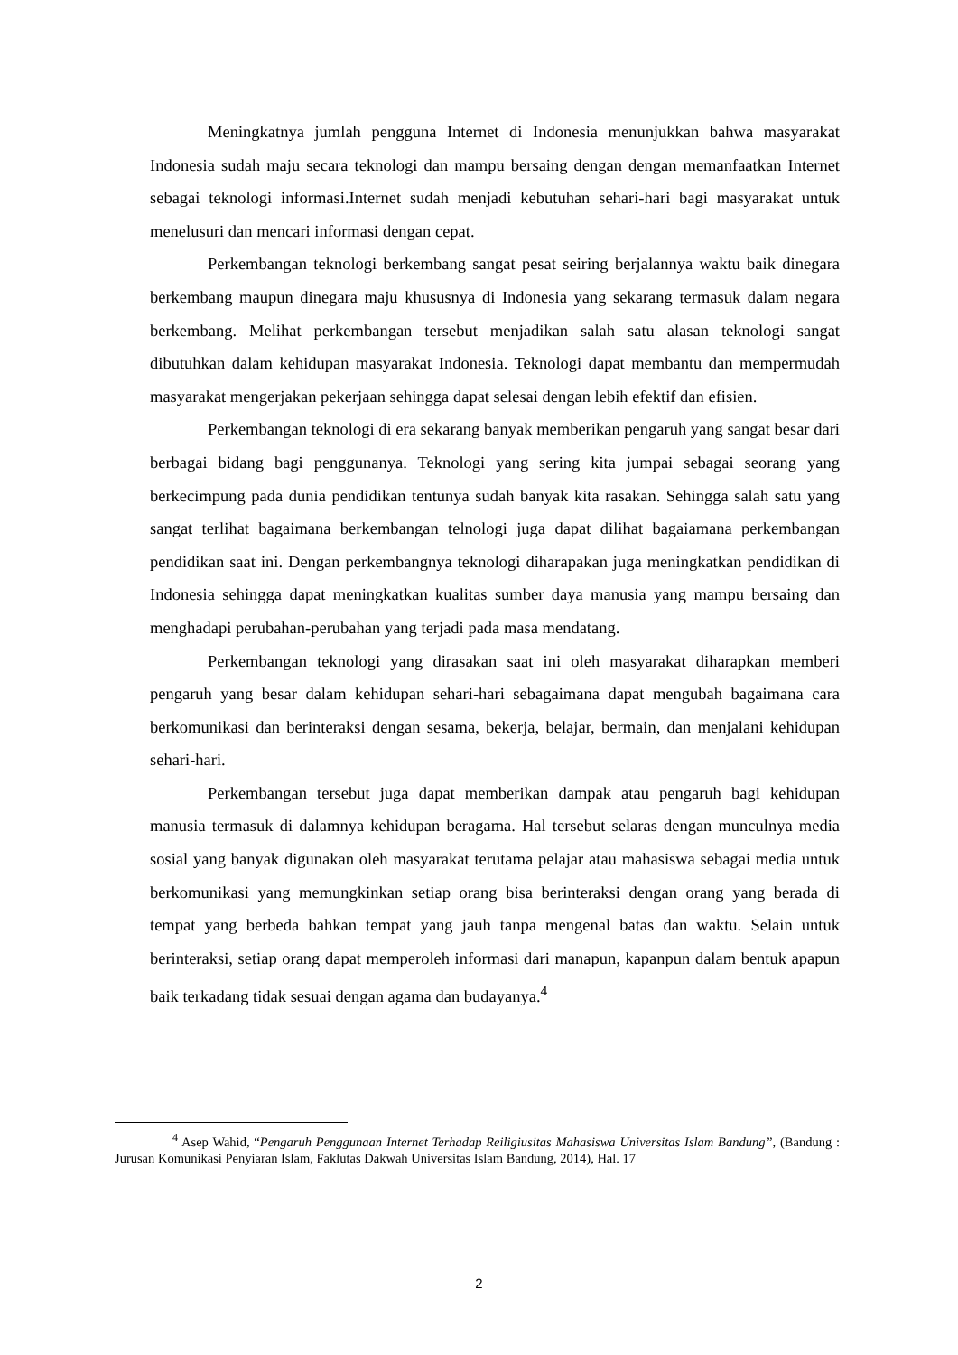Meningkatnya jumlah pengguna Internet di Indonesia menunjukkan bahwa masyarakat Indonesia sudah maju secara teknologi dan mampu bersaing dengan dengan memanfaatkan Internet sebagai teknologi informasi.Internet sudah menjadi kebutuhan sehari-hari bagi masyarakat untuk menelusuri dan mencari informasi dengan cepat.
Perkembangan teknologi berkembang sangat pesat seiring berjalannya waktu baik dinegara berkembang maupun dinegara maju khususnya di Indonesia yang sekarang termasuk dalam negara berkembang. Melihat perkembangan tersebut menjadikan salah satu alasan teknologi sangat dibutuhkan dalam kehidupan masyarakat Indonesia. Teknologi dapat membantu dan mempermudah masyarakat mengerjakan pekerjaan sehingga dapat selesai dengan lebih efektif dan efisien.
Perkembangan teknologi di era sekarang banyak memberikan pengaruh yang sangat besar dari berbagai bidang bagi penggunanya. Teknologi yang sering kita jumpai sebagai seorang yang berkecimpung pada dunia pendidikan tentunya sudah banyak kita rasakan. Sehingga salah satu yang sangat terlihat bagaimana berkembangan telnologi juga dapat dilihat bagaiamana perkembangan pendidikan saat ini. Dengan perkembangnya teknologi diharapakan juga meningkatkan pendidikan di Indonesia sehingga dapat meningkatkan kualitas sumber daya manusia yang mampu bersaing dan menghadapi perubahan-perubahan yang terjadi pada masa mendatang.
Perkembangan teknologi yang dirasakan saat ini oleh masyarakat diharapkan memberi pengaruh yang besar dalam kehidupan sehari-hari sebagaimana dapat mengubah bagaimana cara berkomunikasi dan berinteraksi dengan sesama, bekerja, belajar, bermain, dan menjalani kehidupan sehari-hari.
Perkembangan tersebut juga dapat memberikan dampak atau pengaruh bagi kehidupan manusia termasuk di dalamnya kehidupan beragama. Hal tersebut selaras dengan munculnya media sosial yang banyak digunakan oleh masyarakat terutama pelajar atau mahasiswa sebagai media untuk berkomunikasi yang memungkinkan setiap orang bisa berinteraksi dengan orang yang berada di tempat yang berbeda bahkan tempat yang jauh tanpa mengenal batas dan waktu. Selain untuk berinteraksi, setiap orang dapat memperoleh informasi dari manapun, kapanpun dalam bentuk apapun baik terkadang tidak sesuai dengan agama dan budayanya.<sup>4</sup>
<sup>4</sup> Asep Wahid, “Pengaruh Penggunaan Internet Terhadap Reiligiusitas Mahasiswa Universitas Islam Bandung”, (Bandung : Jurusan Komunikasi Penyiaran Islam, Faklutas Dakwah Universitas Islam Bandung, 2014), Hal. 17
2